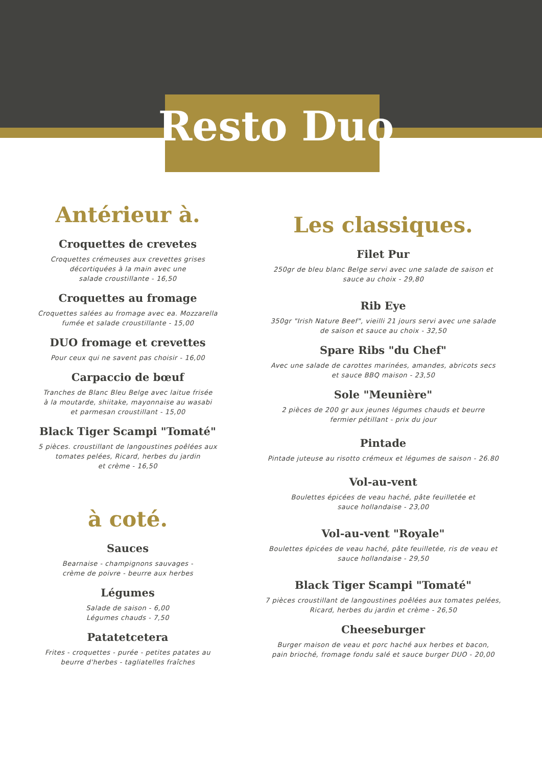Resto Duo
Antérieur à.
Croquettes de crevetes
Croquettes crémeuses aux crevettes grises
décortiquées à la main avec une
salade croustillante - 16,50
Croquettes au fromage
Croquettes salées au fromage avec ea. Mozzarella
fumée et salade croustillante - 15,00
DUO fromage et crevettes
Pour ceux qui ne savent pas choisir - 16,00
Carpaccio de bœuf
Tranches de Blanc Bleu Belge avec laitue frisée
à la moutarde, shiitake, mayonnaise au wasabi
et parmesan croustillant - 15,00
Black Tiger Scampi "Tomaté"
5 pièces. croustillant de langoustines poêlées aux
tomates pelées, Ricard, herbes du jardin
et crème - 16,50
à coté.
Sauces
Bearnaise - champignons sauvages -
crème de poivre - beurre aux herbes
Légumes
Salade de saison - 6,00
Légumes chauds - 7,50
Patatetcetera
Frites - croquettes - purée - petites patates au
beurre d'herbes - tagliatelles fraîches
Les classiques.
Filet Pur
250gr de bleu blanc Belge servi avec une salade de saison et
sauce au choix - 29,80
Rib Eye
350gr "Irish Nature Beef", vieilli 21 jours servi avec une salade
de saison et sauce au choix - 32,50
Spare Ribs "du Chef"
Avec une salade de carottes marinées, amandes, abricots secs
et sauce BBQ maison - 23,50
Sole "Meunière"
2 pièces de 200 gr aux jeunes légumes chauds et beurre
fermier pétillant - prix du jour
Pintade
Pintade juteuse au risotto crémeux et légumes de saison - 26.80
Vol-au-vent
Boulettes épicées de veau haché, pâte feuilletée et
sauce hollandaise - 23,00
Vol-au-vent "Royale"
Boulettes épicées de veau haché, pâte feuilletée, ris de veau et
sauce hollandaise - 29,50
Black Tiger Scampi "Tomaté"
7 pièces croustillant de langoustines poêlées aux tomates pelées,
Ricard, herbes du jardin et crème - 26,50
Cheeseburger
Burger maison de veau et porc haché aux herbes et bacon,
pain brioché, fromage fondu salé et sauce burger DUO - 20,00